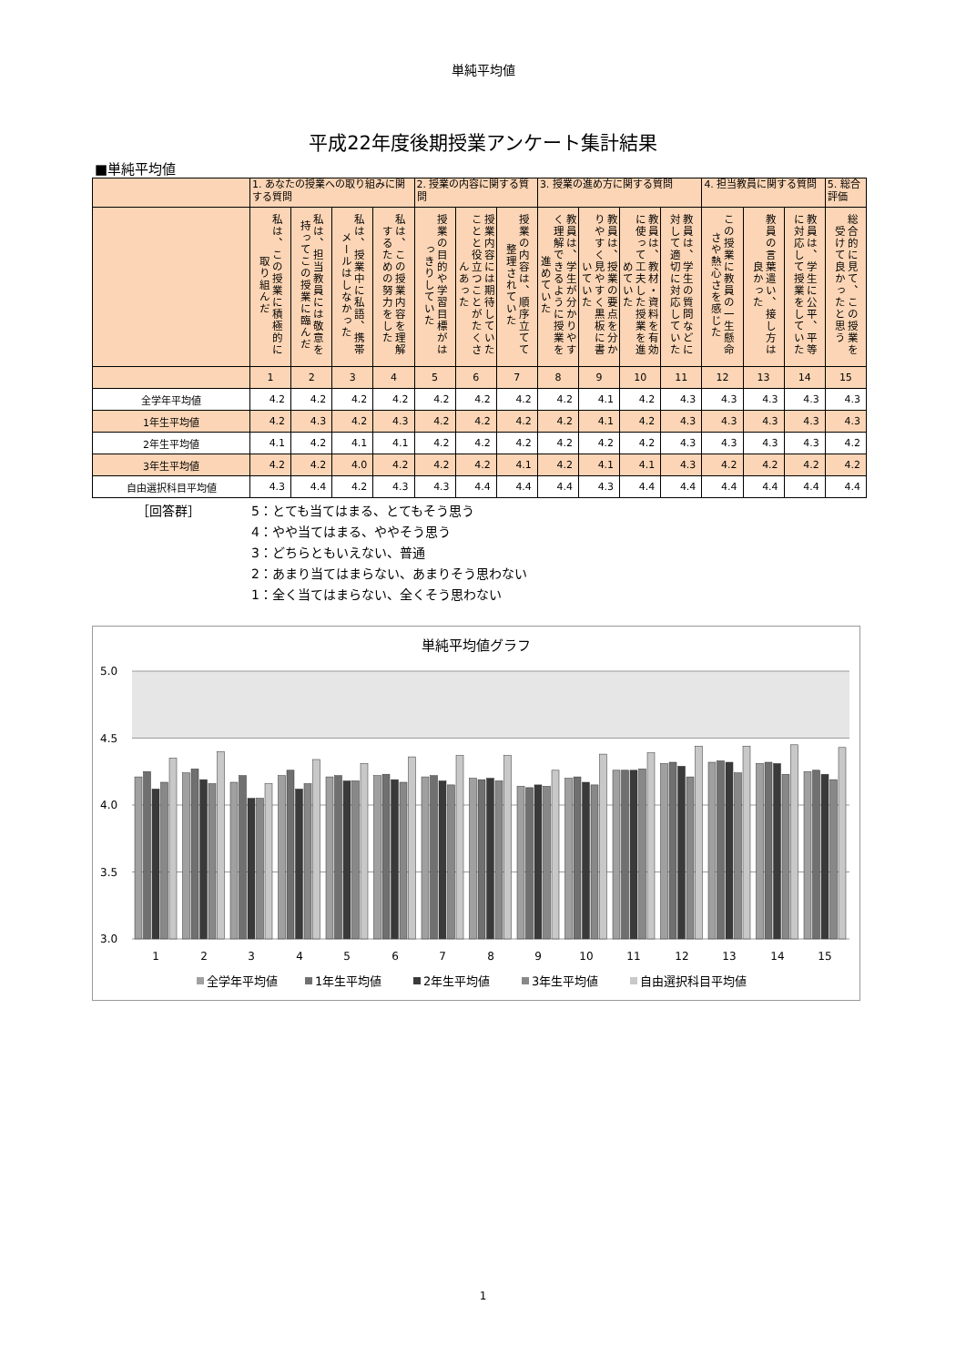単純平均値
平成22年度後期授業アンケート集計結果
■単純平均値
| | 1. あなたの授業への取り組みに関する質問 | | | | 2. 授業の内容に関する質問 | | | 3. 授業の進め方に関する質問 | | | | 4. 担当教員に関する質問 | | | 5. 総合評価 |
| --- | --- | --- | --- | --- | --- | --- | --- | --- | --- | --- | --- | --- | --- | --- | --- |
| | 私は、この授業に積極的に取り組んだ | 私は、担当教員には敬意を持ってこの授業に臨んだ | 私は、授業中に私語、携帯メールはしなかった | 私は、この授業内容を理解するための努力をした | 授業の目的や学習目標がはっきりしていた | 授業内容には期待していたことと役立つことがたくさんあった | 授業の内容は、順序立てて整理されていた | 教員は、学生が分かりやすく理解できるように授業を進めていた | 教員は、授業の要点を分かりやすく見やすく黒板に書いていた | 教員は、教材・資料を有効に使って工夫した授業を進めていた | 教員は、学生の質問などに対して適切に対応していた | この授業に教員の一生懸命さや熱心さを感じた | 教員の言葉遣い、接し方は良かった | 教員は、学生に公平、平等に対応して授業をしていた | 総合的に見て、この授業を受けて良かったと思う |
| | 1 | 2 | 3 | 4 | 5 | 6 | 7 | 8 | 9 | 10 | 11 | 12 | 13 | 14 | 15 |
| 全学年平均値 | 4.2 | 4.2 | 4.2 | 4.2 | 4.2 | 4.2 | 4.2 | 4.2 | 4.1 | 4.2 | 4.3 | 4.3 | 4.3 | 4.3 | 4.3 |
| 1年生平均値 | 4.2 | 4.3 | 4.2 | 4.3 | 4.2 | 4.2 | 4.2 | 4.2 | 4.1 | 4.2 | 4.3 | 4.3 | 4.3 | 4.3 | 4.3 |
| 2年生平均値 | 4.1 | 4.2 | 4.1 | 4.1 | 4.2 | 4.2 | 4.2 | 4.2 | 4.2 | 4.2 | 4.3 | 4.3 | 4.3 | 4.3 | 4.2 |
| 3年生平均値 | 4.2 | 4.2 | 4.0 | 4.2 | 4.2 | 4.2 | 4.1 | 4.2 | 4.1 | 4.1 | 4.3 | 4.2 | 4.2 | 4.2 | 4.2 |
| 自由選択科目平均値 | 4.3 | 4.4 | 4.2 | 4.3 | 4.3 | 4.4 | 4.4 | 4.4 | 4.3 | 4.4 | 4.4 | 4.4 | 4.4 | 4.4 | 4.4 |
［回答群］ 5：とても当てはまる、とてもそう思う
4：やや当てはまる、ややそう思う
3：どちらともいえない、普通
2：あまり当てはまらない、あまりそう思わない
1：全く当てはまらない、全くそう思わない
単純平均値グラフ
5.0
4.5
4.0
3.5
3.0
1
2
3
4
5
6
7
8
9
10
11
12
13
14
15
全学年平均値
1年生平均値
2年生平均値
3年生平均値
自由選択科目平均値
1